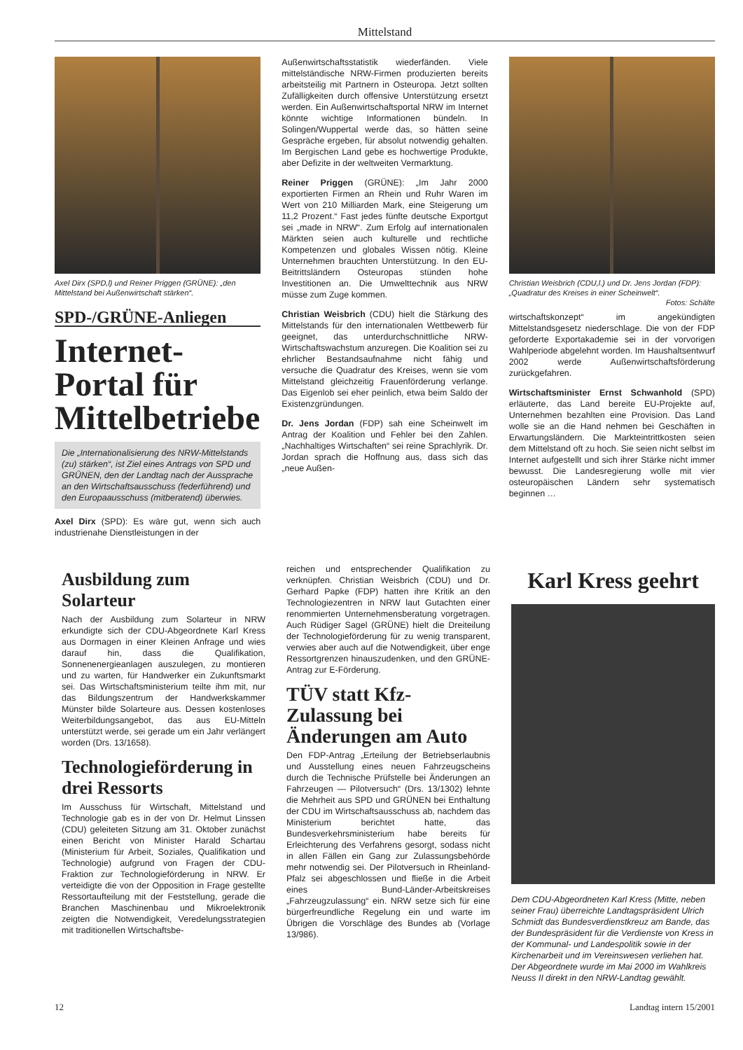Mittelstand
Axel Dirx (SPD,l) und Reiner Priggen (GRÜNE): „den Mittelstand bei Außenwirtschaft stärken“.
SPD-/GRÜNE-Anliegen
Internet-Portal für Mittelbetriebe
Die „Internationalisierung des NRW-Mittelstands (zu) stärken“, ist Ziel eines Antrags von SPD und GRÜNEN, den der Landtag nach der Aussprache an den Wirtschaftsausschuss (federführend) und den Europaausschuss (mitberatend) überwies.
Axel Dirx (SPD): Es wäre gut, wenn sich auch industrienahe Dienstleistungen in der
Außenwirtschaftsstatistik wiederfänden. Viele mittelständische NRW-Firmen produzierten bereits arbeitsteilig mit Partnern in Osteuropa. Jetzt sollten Zufälligkeiten durch offensive Unterstützung ersetzt werden. Ein Außenwirtschaftsportal NRW im Internet könnte wichtige Informationen bündeln. In Solingen/Wuppertal werde das, so hätten seine Gespräche ergeben, für absolut notwendig gehalten. Im Bergischen Land gebe es hochwertige Produkte, aber Defizite in der weltweiten Vermarktung.
Reiner Priggen (GRÜNE): „Im Jahr 2000 exportierten Firmen an Rhein und Ruhr Waren im Wert von 210 Milliarden Mark, eine Steigerung um 11,2 Prozent.“ Fast jedes fünfte deutsche Exportgut sei „made in NRW“. Zum Erfolg auf internationalen Märkten seien auch kulturelle und rechtliche Kompetenzen und globales Wissen nötig. Kleine Unternehmen brauchten Unterstützung. In den EU-Beitrittsländern Osteuropas stünden hohe Investitionen an. Die Umwelttechnik aus NRW müsse zum Zuge kommen.
Christian Weisbrich (CDU) hielt die Stärkung des Mittelstands für den internationalen Wettbewerb für geeignet, das unterdurchschnittliche NRW-Wirtschaftswachstum anzuregen. Die Koalition sei zu ehrlicher Bestandsaufnahme nicht fähig und versuche die Quadratur des Kreises, wenn sie vom Mittelstand gleichzeitig Frauenförderung verlange. Das Eigenlob sei eher peinlich, etwa beim Saldo der Existenzgründungen.
Dr. Jens Jordan (FDP) sah eine Scheinwelt im Antrag der Koalition und Fehler bei den Zahlen. „Nachhaltiges Wirtschaften“ sei reine Sprachlyrik. Dr. Jordan sprach die Hoffnung aus, dass sich das „neue Außen-
Christian Weisbrich (CDU,l.) und Dr. Jens Jordan (FDP): „Quadratur des Kreises in einer Scheinwelt“.
Fotos: Schälte
wirtschaftskonzept“ im angekündigten Mittelstandsgesetz niederschlage. Die von der FDP geforderte Exportakademie sei in der vorvorigen Wahlperiode abgelehnt worden. Im Haushaltsentwurf 2002 werde Außenwirtschaftsförderung zurückgefahren.
Wirtschaftsminister Ernst Schwanhold (SPD) erläuterte, das Land bereite EU-Projekte auf, Unternehmen bezahlten eine Provision. Das Land wolle sie an die Hand nehmen bei Geschäften in Erwartungsländern. Die Markteintrittkosten seien dem Mittelstand oft zu hoch. Sie seien nicht selbst im Internet aufgestellt und sich ihrer Stärke nicht immer bewusst. Die Landesregierung wolle mit vier osteuropäischen Ländern sehr systematisch beginnen …
Ausbildung zum Solarteur
Nach der Ausbildung zum Solarteur in NRW erkundigte sich der CDU-Abgeordnete Karl Kress aus Dormagen in einer Kleinen Anfrage und wies darauf hin, dass die Qualifikation, Sonnenenergieanlagen auszulegen, zu montieren und zu warten, für Handwerker ein Zukunftsmarkt sei. Das Wirtschaftsministerium teilte ihm mit, nur das Bildungszentrum der Handwerkskammer Münster bilde Solarteure aus. Dessen kostenloses Weiterbildungsangebot, das aus EU-Mitteln unterstützt werde, sei gerade um ein Jahr verlängert worden (Drs. 13/1658).
Technologieförderung in drei Ressorts
Im Ausschuss für Wirtschaft, Mittelstand und Technologie gab es in der von Dr. Helmut Linssen (CDU) geleiteten Sitzung am 31. Oktober zunächst einen Bericht von Minister Harald Schartau (Ministerium für Arbeit, Soziales, Qualifikation und Technologie) aufgrund von Fragen der CDU-Fraktion zur Technologieförderung in NRW. Er verteidigte die von der Opposition in Frage gestellte Ressortaufteilung mit der Feststellung, gerade die Branchen Maschinenbau und Mikroelektronik zeigten die Notwendigkeit, Veredelungsstrategien mit traditionellen Wirtschaftsbe-
reichen und entsprechender Qualifikation zu verknüpfen. Christian Weisbrich (CDU) und Dr. Gerhard Papke (FDP) hatten ihre Kritik an den Technologiezentren in NRW laut Gutachten einer renommierten Unternehmensberatung vorgetragen. Auch Rüdiger Sagel (GRÜNE) hielt die Dreiteilung der Technologieförderung für zu wenig transparent, verwies aber auch auf die Notwendigkeit, über enge Ressortgrenzen hinauszudenken, und den GRÜNE-Antrag zur E-Förderung.
TÜV statt Kfz-Zulassung bei Änderungen am Auto
Den FDP-Antrag „Erteilung der Betriebserlaubnis und Ausstellung eines neuen Fahrzeugscheins durch die Technische Prüfstelle bei Änderungen an Fahrzeugen — Pilotversuch“ (Drs. 13/1302) lehnte die Mehrheit aus SPD und GRÜNEN bei Enthaltung der CDU im Wirtschaftsausschuss ab, nachdem das Ministerium berichtet hatte, das Bundesverkehrsministerium habe bereits für Erleichterung des Verfahrens gesorgt, sodass nicht in allen Fällen ein Gang zur Zulassungsbehörde mehr notwendig sei. Der Pilotversuch in Rheinland-Pfalz sei abgeschlossen und fließe in die Arbeit eines Bund-Länder-Arbeitskreises „Fahrzeugzulassung“ ein. NRW setze sich für eine bürgerfreundliche Regelung ein und warte im Übrigen die Vorschläge des Bundes ab (Vorlage 13/986).
Karl Kress geehrt
Dem CDU-Abgeordneten Karl Kress (Mitte, neben seiner Frau) überreichte Landtagspräsident Ulrich Schmidt das Bundesverdienstkreuz am Bande, das der Bundespräsident für die Verdienste von Kress in der Kommunal- und Landespolitik sowie in der Kirchenarbeit und im Vereinswesen verliehen hat. Der Abgeordnete wurde im Mai 2000 im Wahlkreis Neuss II direkt in den NRW-Landtag gewählt.
12 Landtag intern 15/2001